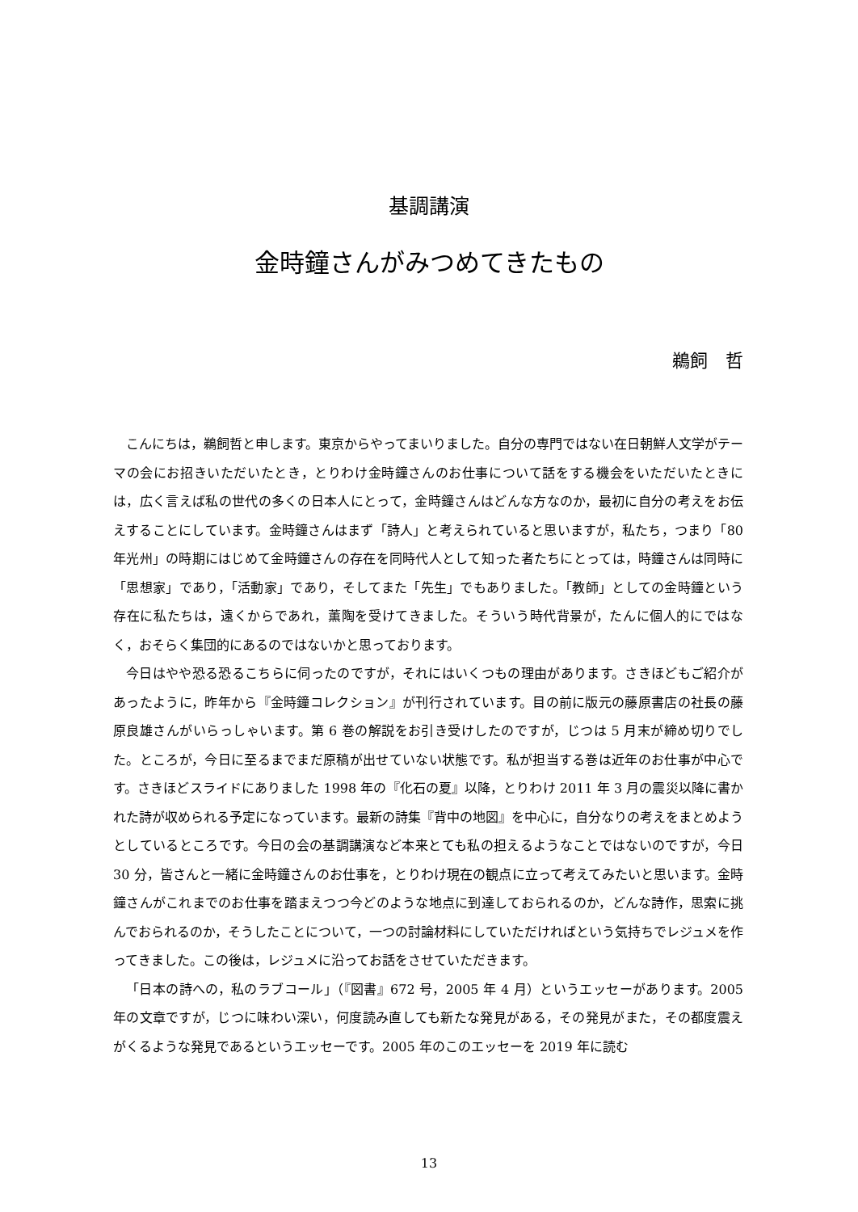基調講演
金時鐘さんがみつめてきたもの
鵜飼　哲
こんにちは，鵜飼哲と申します。東京からやってまいりました。自分の専門ではない在日朝鮮人文学がテーマの会にお招きいただいたとき，とりわけ金時鐘さんのお仕事について話をする機会をいただいたときには，広く言えば私の世代の多くの日本人にとって，金時鐘さんはどんな方なのか，最初に自分の考えをお伝えすることにしています。金時鐘さんはまず「詩人」と考えられていると思いますが，私たち，つまり「80 年光州」の時期にはじめて金時鐘さんの存在を同時代人として知った者たちにとっては，時鐘さんは同時に「思想家」であり，「活動家」であり，そしてまた「先生」でもありました。「教師」としての金時鐘という存在に私たちは，遠くからであれ，薫陶を受けてきました。そういう時代背景が，たんに個人的にではなく，おそらく集団的にあるのではないかと思っております。
今日はやや恐る恐るこちらに伺ったのですが，それにはいくつもの理由があります。さきほどもご紹介があったように，昨年から『金時鐘コレクション』が刊行されています。目の前に版元の藤原書店の社長の藤原良雄さんがいらっしゃいます。第 6 巻の解説をお引き受けしたのですが，じつは 5 月末が締め切りでした。ところが，今日に至るまでまだ原稿が出せていない状態です。私が担当する巻は近年のお仕事が中心です。さきほどスライドにありました 1998 年の『化石の夏』以降，とりわけ 2011 年 3 月の震災以降に書かれた詩が収められる予定になっています。最新の詩集『背中の地図』を中心に，自分なりの考えをまとめようとしているところです。今日の会の基調講演など本来とても私の担えるようなことではないのですが，今日 30 分，皆さんと一緒に金時鐘さんのお仕事を，とりわけ現在の観点に立って考えてみたいと思います。金時鐘さんがこれまでのお仕事を踏まえつつ今どのような地点に到達しておられるのか，どんな詩作，思索に挑んでおられるのか，そうしたことについて，一つの討論材料にしていただければという気持ちでレジュメを作ってきました。この後は，レジュメに沿ってお話をさせていただきます。
「日本の詩への，私のラブコール」（『図書』672 号，2005 年 4 月）というエッセーがあります。2005 年の文章ですが，じつに味わい深い，何度読み直しても新たな発見がある，その発見がまた，その都度震えがくるような発見であるというエッセーです。2005 年のこのエッセーを 2019 年に読む
13